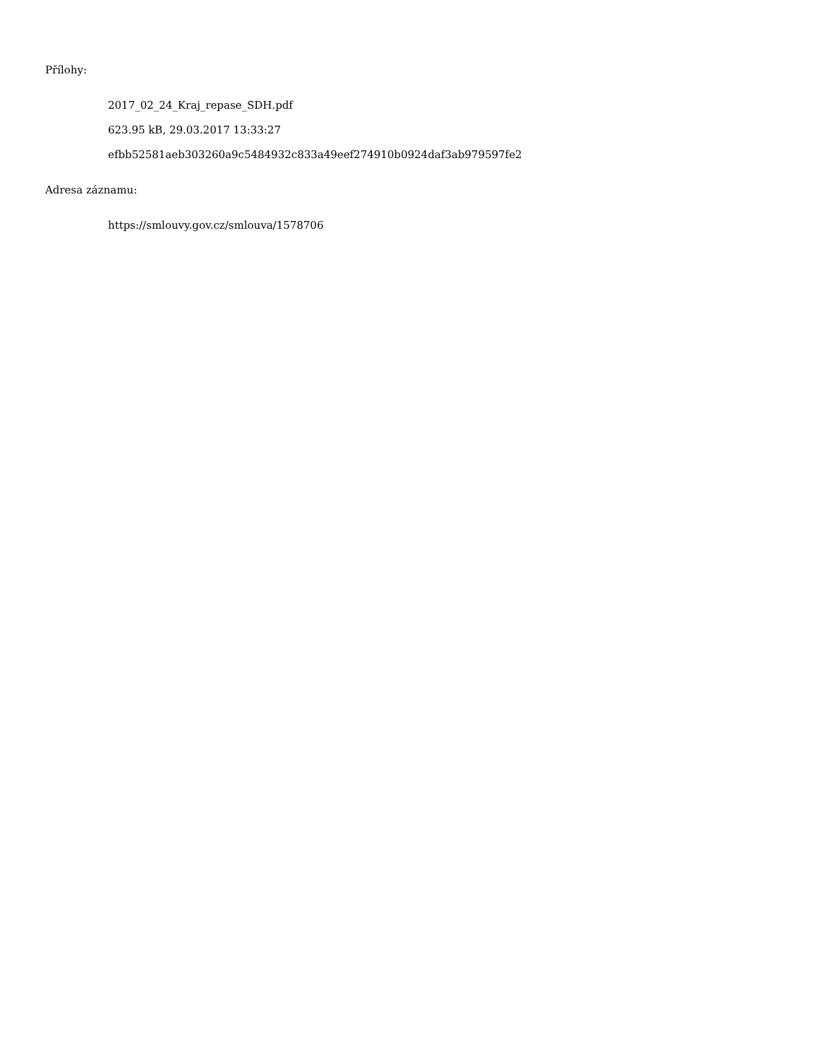Přílohy:
2017_02_24_Kraj_repase_SDH.pdf
623.95 kB, 29.03.2017 13:33:27
efbb52581aeb303260a9c5484932c833a49eef274910b0924daf3ab979597fe2
Adresa záznamu:
https://smlouvy.gov.cz/smlouva/1578706